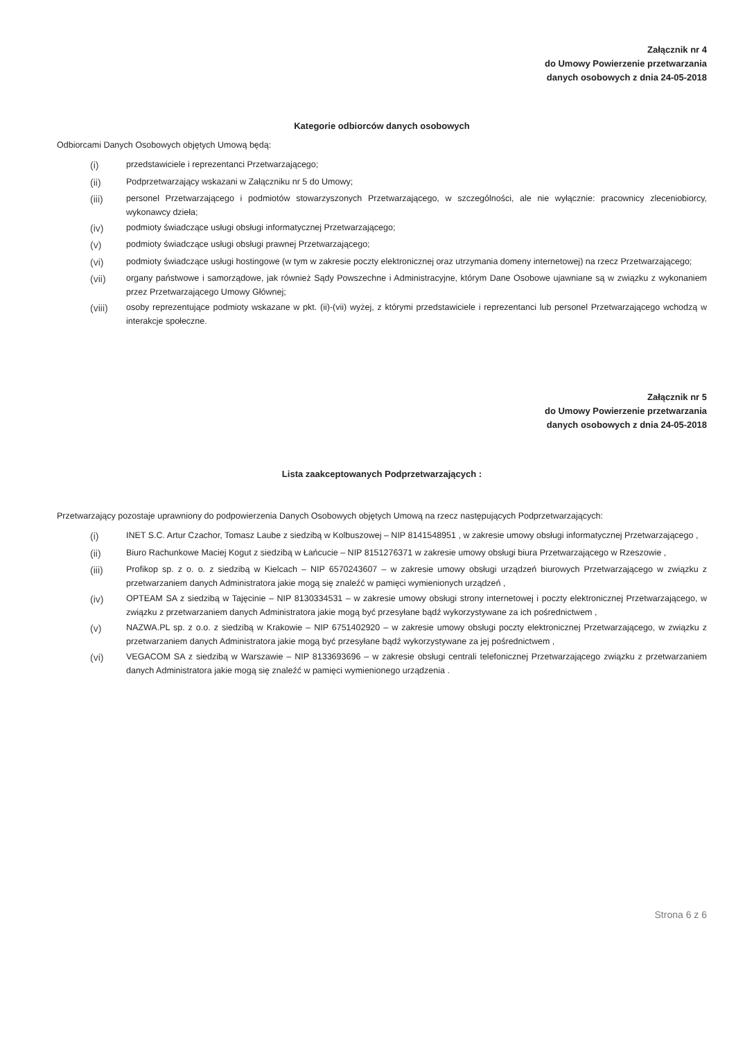Załącznik nr 4
do Umowy Powierzenie przetwarzania
danych osobowych z dnia 24-05-2018
Kategorie odbiorców danych osobowych
Odbiorcami Danych Osobowych objętych Umową będą:
(i) przedstawiciele i reprezentanci Przetwarzającego;
(ii) Podprzetwarzający wskazani w Załączniku nr 5 do Umowy;
(iii) personel Przetwarzającego i podmiotów stowarzyszonych Przetwarzającego, w szczególności, ale nie wyłącznie: pracownicy zleceniobiorcy, wykonawcy dzieła;
(iv) podmioty świadczące usługi obsługi informatycznej Przetwarzającego;
(v) podmioty świadczące usługi obsługi prawnej Przetwarzającego;
(vi) podmioty świadczące usługi hostingowe (w tym w zakresie poczty elektronicznej oraz utrzymania domeny internetowej) na rzecz Przetwarzającego;
(vii) organy państwowe i samorządowe, jak również Sądy Powszechne i Administracyjne, którym Dane Osobowe ujawniane są w związku z wykonaniem przez Przetwarzającego Umowy Głównej;
(viii) osoby reprezentujące podmioty wskazane w pkt. (ii)-(vii) wyżej, z którymi przedstawiciele i reprezentanci lub personel Przetwarzającego wchodzą w interakcje społeczne.
Załącznik nr 5
do Umowy Powierzenie przetwarzania
danych osobowych z dnia 24-05-2018
Lista zaakceptowanych Podprzetwarzających :
Przetwarzający pozostaje uprawniony do podpowierzenia Danych Osobowych objętych Umową na rzecz następujących Podprzetwarzających:
(i) INET S.C. Artur Czachor, Tomasz Laube z siedzibą w Kolbuszowej – NIP 8141548951 , w zakresie umowy obsługi informatycznej Przetwarzającego ,
(ii) Biuro Rachunkowe Maciej Kogut z siedzibą w Łańcucie – NIP 8151276371 w zakresie umowy obsługi biura Przetwarzającego w Rzeszowie ,
(iii) Profikop sp. z o. o. z siedzibą w Kielcach – NIP 6570243607 – w zakresie umowy obsługi urządzeń biurowych Przetwarzającego w związku z przetwarzaniem danych Administratora jakie mogą się znaleźć w pamięci wymienionych urządzeń ,
(iv) OPTEAM SA z siedzibą w Tajęcinie – NIP 8130334531 – w zakresie umowy obsługi strony internetowej i poczty elektronicznej Przetwarzającego, w związku z przetwarzaniem danych Administratora jakie mogą być przesyłane bądź wykorzystywane za ich pośrednictwem ,
(v) NAZWA.PL sp. z o.o. z siedzibą w Krakowie – NIP 6751402920 – w zakresie umowy obsługi poczty elektronicznej Przetwarzającego, w związku z przetwarzaniem danych Administratora jakie mogą być przesyłane bądź wykorzystywane za jej pośrednictwem ,
(vi) VEGACOM SA z siedzibą w Warszawie – NIP 8133693696 – w zakresie obsługi centrali telefonicznej Przetwarzającego związku z przetwarzaniem danych Administratora jakie mogą się znaleźć w pamięci wymienionego urządzenia .
Strona 6 z 6